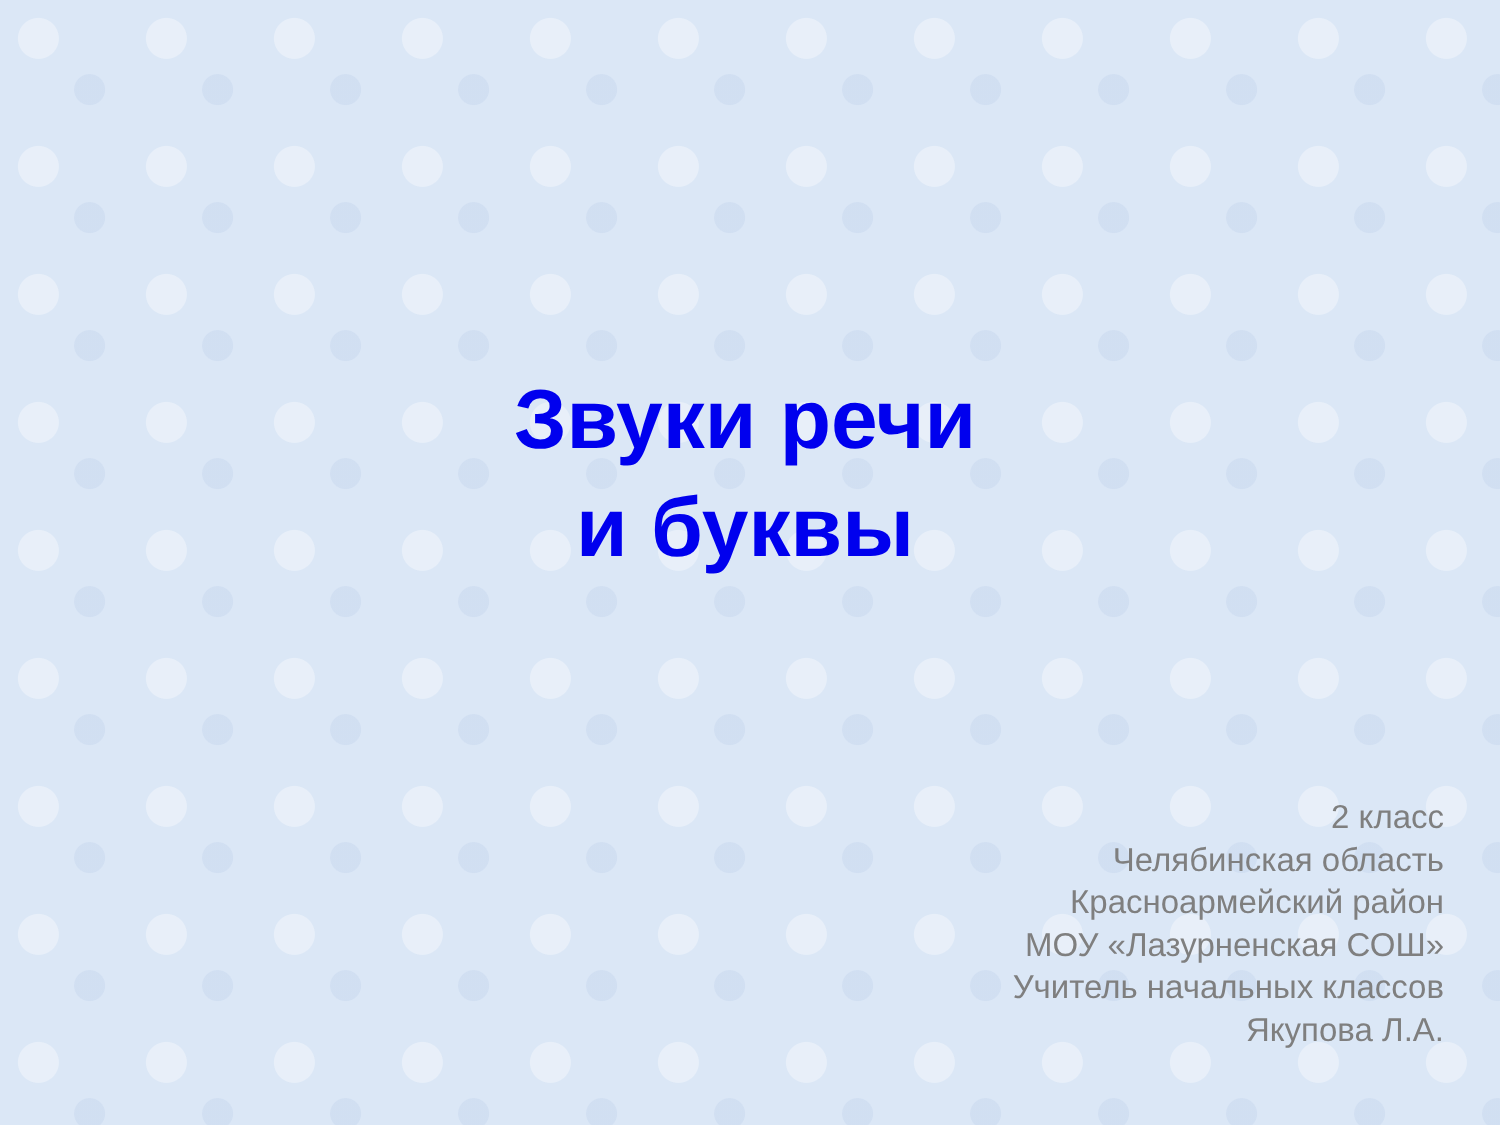Звуки речи
и буквы
2 класс
Челябинская область
Красноармейский район
МОУ «Лазурненская СОШ»
Учитель начальных классов
Якупова Л.А.